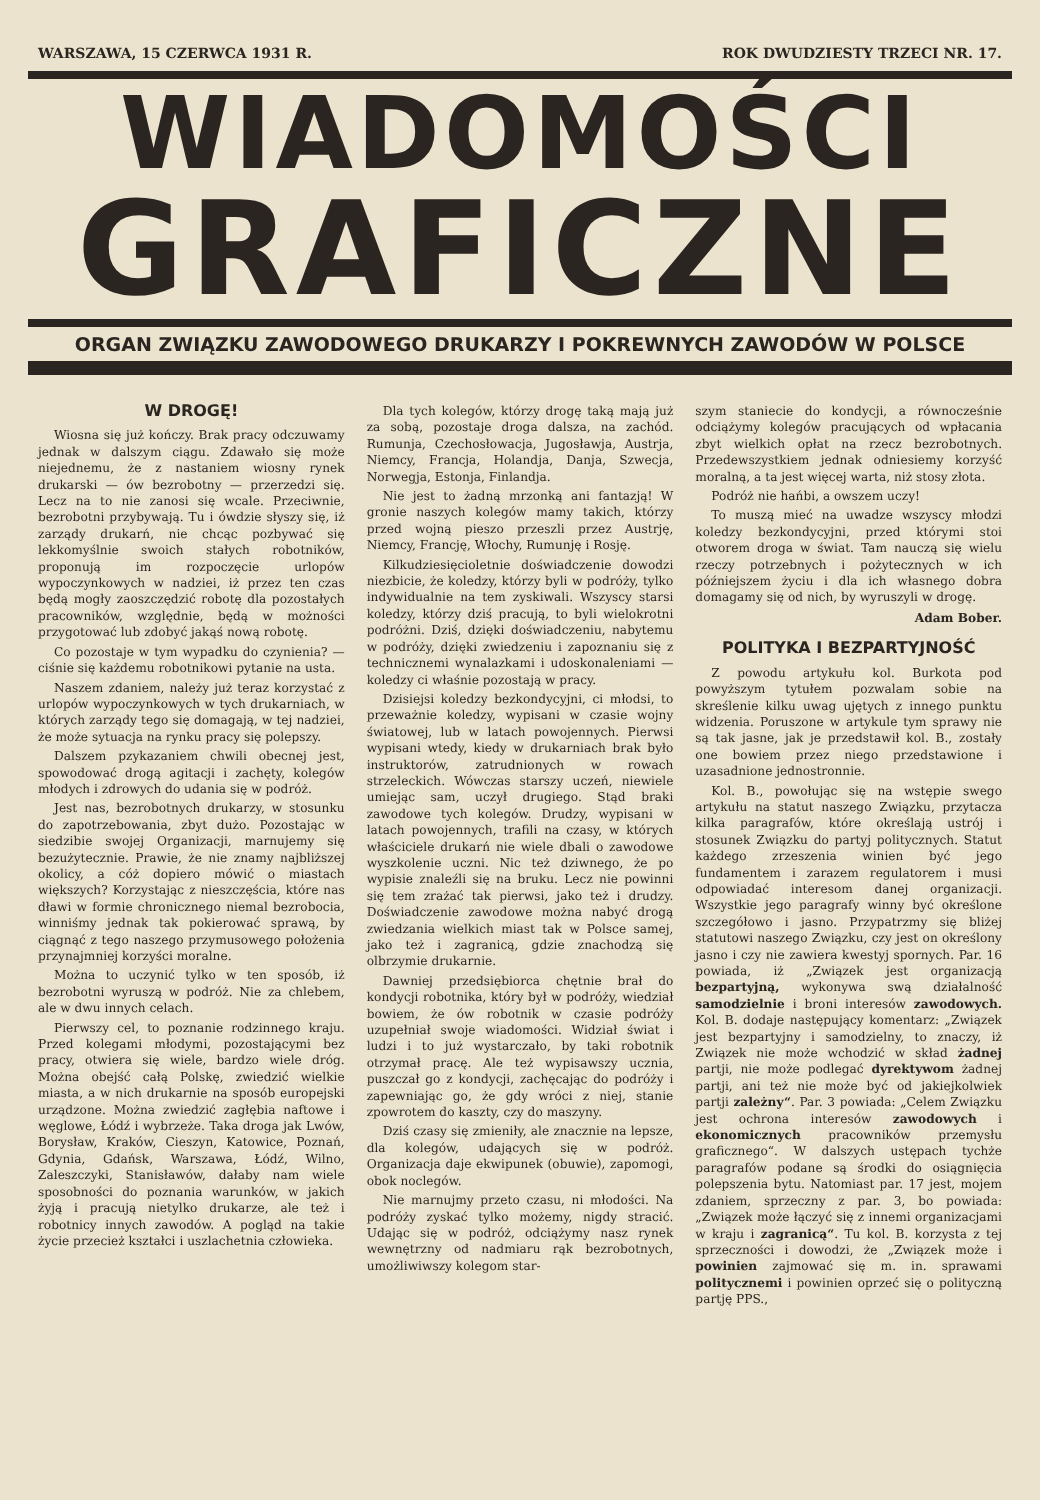WARSZAWA, 15 CZERWCA 1931 R. ROK DWUDZIESTY TRZECI NR. 17.
WIADOMOŚCI
GRAFICZNE
ORGAN ZWIĄZKU ZAWODOWEGO DRUKARZY I POKREWNYCH ZAWODÓW W POLSCE
W DROGĘ!
Wiosna się już kończy. Brak pracy odczuwamy jednak w dalszym ciągu. Zdawało się może niejednemu, że z nastaniem wiosny rynek drukarski — ów bezrobotny — przerzedzi się. Lecz na to nie zanosi się wcale. Przeciwnie, bezrobotni przybywają. Tu i ówdzie słyszy się, iż zarządy drukarń, nie chcąc pozbywać się lekkomyślnie swoich stałych robotników, proponują im rozpoczęcie urlopów wypoczynkowych w nadziei, iż przez ten czas będą mogły zaoszczędzić robotę dla pozostałych pracowników, względnie, będą w możności przygotować lub zdobyć jakąś nową robotę.
Co pozostaje w tym wypadku do czynienia? — ciśnie się każdemu robotnikowi pytanie na usta.
Naszem zdaniem, należy już teraz korzystać z urlopów wypoczynkowych w tych drukarniach, w których zarządy tego się domagają, w tej nadziei, że może sytuacja na rynku pracy się polepszy.
Dalszem pzykazaniem chwili obecnej jest, spowodować drogą agitacji i zachęty, kolegów młodych i zdrowych do udania się w podróż.
Jest nas, bezrobotnych drukarzy, w stosunku do zapotrzebowania, zbyt dużo. Pozostając w siedzibie swojej Organizacji, marnujemy się bezużytecznie. Prawie, że nie znamy najbliższej okolicy, a cóż dopiero mówić o miastach większych? Korzystając z nieszczęścia, które nas dławi w formie chronicznego niemal bezrobocia, winniśmy jednak tak pokierować sprawą, by ciągnąć z tego naszego przymusowego położenia przynajmniej korzyści moralne.
Można to uczynić tylko w ten sposób, iż bezrobotni wyruszą w podróż. Nie za chlebem, ale w dwu innych celach.
Pierwszy cel, to poznanie rodzinnego kraju. Przed kolegami młodymi, pozostającymi bez pracy, otwiera się wiele, bardzo wiele dróg. Można obejść całą Polskę, zwiedzić wielkie miasta, a w nich drukarnie na sposób europejski urządzone. Można zwiedzić zagłębia naftowe i węglowe, Łódź i wybrzeże. Taka droga jak Lwów, Borysław, Kraków, Cieszyn, Katowice, Poznań, Gdynia, Gdańsk, Warszawa, Łódź, Wilno, Zaleszczyki, Stanisławów, dałaby nam wiele sposobności do poznania warunków, w jakich żyją i pracują nietylko drukarze, ale też i robotnicy innych zawodów. A pogląd na takie życie przecież kształci i uszlachetnia człowieka.
Dla tych kolegów, którzy drogę taką mają już za sobą, pozostaje droga dalsza, na zachód. Rumunja, Czechosłowacja, Jugosławja, Austrja, Niemcy, Francja, Holandja, Danja, Szwecja, Norwegja, Estonja, Finlandja.
Nie jest to żadną mrzonką ani fantazją! W gronie naszych kolegów mamy takich, którzy przed wojną pieszo przeszli przez Austrję, Niemcy, Francję, Włochy, Rumunję i Rosję.
Kilkudziesięcioletnie doświadczenie dowodzi niezbicie, że koledzy, którzy byli w podróży, tylko indywidualnie na tem zyskiwali. Wszyscy starsi koledzy, którzy dziś pracują, to byli wielokrotni podróżni. Dziś, dzięki doświadczeniu, nabytemu w podróży, dzięki zwiedzeniu i zapoznaniu się z technicznemi wynalazkami i udoskonaleniami — koledzy ci właśnie pozostają w pracy.
Dzisiejsi koledzy bezkondycyjni, ci młodsi, to przeważnie koledzy, wypisani w czasie wojny światowej, lub w latach powojennych. Pierwsi wypisani wtedy, kiedy w drukarniach brak było instruktorów, zatrudnionych w rowach strzeleckich. Wówczas starszy uczeń, niewiele umiejąc sam, uczył drugiego. Stąd braki zawodowe tych kolegów. Drudzy, wypisani w latach powojennych, trafili na czasy, w których właściciele drukarń nie wiele dbali o zawodowe wyszkolenie uczni. Nic też dziwnego, że po wypisie znaleźli się na bruku. Lecz nie powinni się tem zrażać tak pierwsi, jako też i drudzy. Doświadczenie zawodowe można nabyć drogą zwiedzania wielkich miast tak w Polsce samej, jako też i zagranicą, gdzie znachodzą się olbrzymie drukarnie.
Dawniej przedsiębiorca chętnie brał do kondycji robotnika, który był w podróży, wiedział bowiem, że ów robotnik w czasie podróży uzupełniał swoje wiadomości. Widział świat i ludzi i to już wystarczało, by taki robotnik otrzymał pracę. Ale też wypisawszy ucznia, puszczał go z kondycji, zachęcając do podróży i zapewniając go, że gdy wróci z niej, stanie zpowrotem do kaszty, czy do maszyny.
Dziś czasy się zmieniły, ale znacznie na lepsze, dla kolegów, udających się w podróż. Organizacja daje ekwipunek (obuwie), zapomogi, obok noclegów.
Nie marnujmy przeto czasu, ni młodości. Na podróży zyskać tylko możemy, nigdy stracić. Udając się w podróż, odciążymy nasz rynek wewnętrzny od nadmiaru rąk bezrobotnych, umożliwiwszy kolegom star-
szym staniecie do kondycji, a równocześnie odciążymy kolegów pracujących od wpłacania zbyt wielkich opłat na rzecz bezrobotnych. Przedewszystkiem jednak odniesiemy korzyść moralną, a ta jest więcej warta, niż stosy złota.
Podróż nie hańbi, a owszem uczy!
To muszą mieć na uwadze wszyscy młodzi koledzy bezkondycyjni, przed którymi stoi otworem droga w świat. Tam nauczą się wielu rzeczy potrzebnych i pożytecznych w ich późniejszem życiu i dla ich własnego dobra domagamy się od nich, by wyruszyli w drogę.
Adam Bober.
POLITYKA I BEZPARTYJNOŚĆ
Z powodu artykułu kol. Burkota pod powyższym tytułem pozwalam sobie na skreślenie kilku uwag ujętych z innego punktu widzenia. Poruszone w artykule tym sprawy nie są tak jasne, jak je przedstawił kol. B., zostały one bowiem przez niego przedstawione i uzasadnione jednostronnie.
Kol. B., powołując się na wstępie swego artykułu na statut naszego Związku, przytacza kilka paragrafów, które określają ustrój i stosunek Związku do partyj politycznych. Statut każdego zrzeszenia winien być jego fundamentem i zarazem regulatorem i musi odpowiadać interesom danej organizacji. Wszystkie jego paragrafy winny być określone szczegółowo i jasno. Przypatrzmy się bliżej statutowi naszego Związku, czy jest on określony jasno i czy nie zawiera kwestyj spornych. Par. 16 powiada, iż „Związek jest organizacją bezpartyjną, wykonywa swą działalność samodzielnie i broni interesów zawodowych. Kol. B. dodaje następujący komentarz: „Związek jest bezpartyjny i samodzielny, to znaczy, iż Związek nie może wchodzić w skład żadnej partji, nie może podlegać dyrektywom żadnej partji, ani też nie może być od jakiejkolwiek partji zależny“. Par. 3 powiada: „Celem Związku jest ochrona interesów zawodowych i ekonomicznych pracowników przemysłu graficznego“. W dalszych ustępach tychże paragrafów podane są środki do osiągnięcia polepszenia bytu. Natomiast par. 17 jest, mojem zdaniem, sprzeczny z par. 3, bo powiada: „Związek może łączyć się z innemi organizacjami w kraju i zagranicą“. Tu kol. B. korzysta z tej sprzeczności i dowodzi, że „Związek może i powinien zajmować się m. in. sprawami politycznemi i powinien oprzeć się o polityczną partję PPS.,